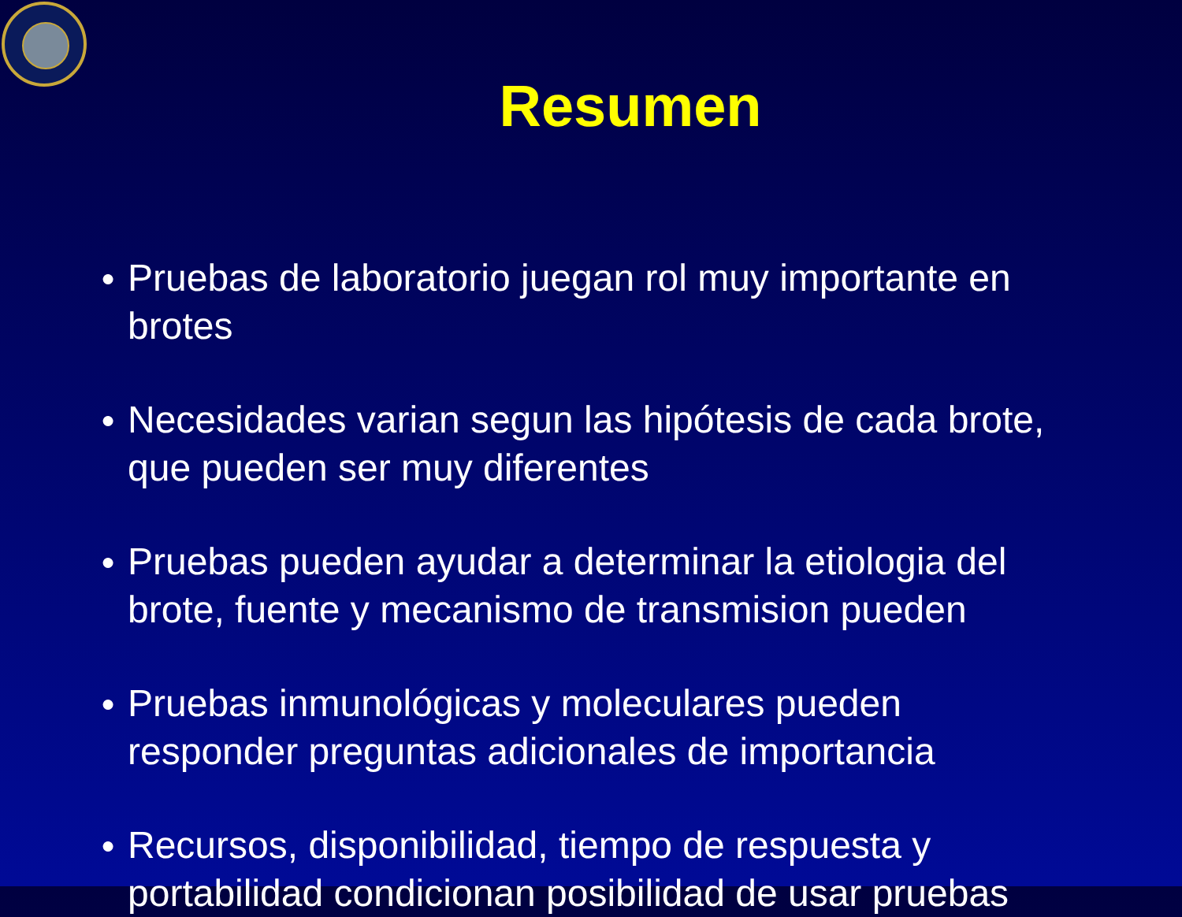Resumen
● Pruebas de laboratorio juegan rol muy importante en brotes
● Necesidades varian segun las hipótesis de cada brote, que pueden ser muy diferentes
● Pruebas pueden ayudar a determinar la etiologia del brote, fuente y mecanismo de transmision pueden
● Pruebas inmunológicas y moleculares pueden responder preguntas adicionales de importancia
● Recursos, disponibilidad, tiempo de respuesta y portabilidad condicionan posibilidad de usar pruebas